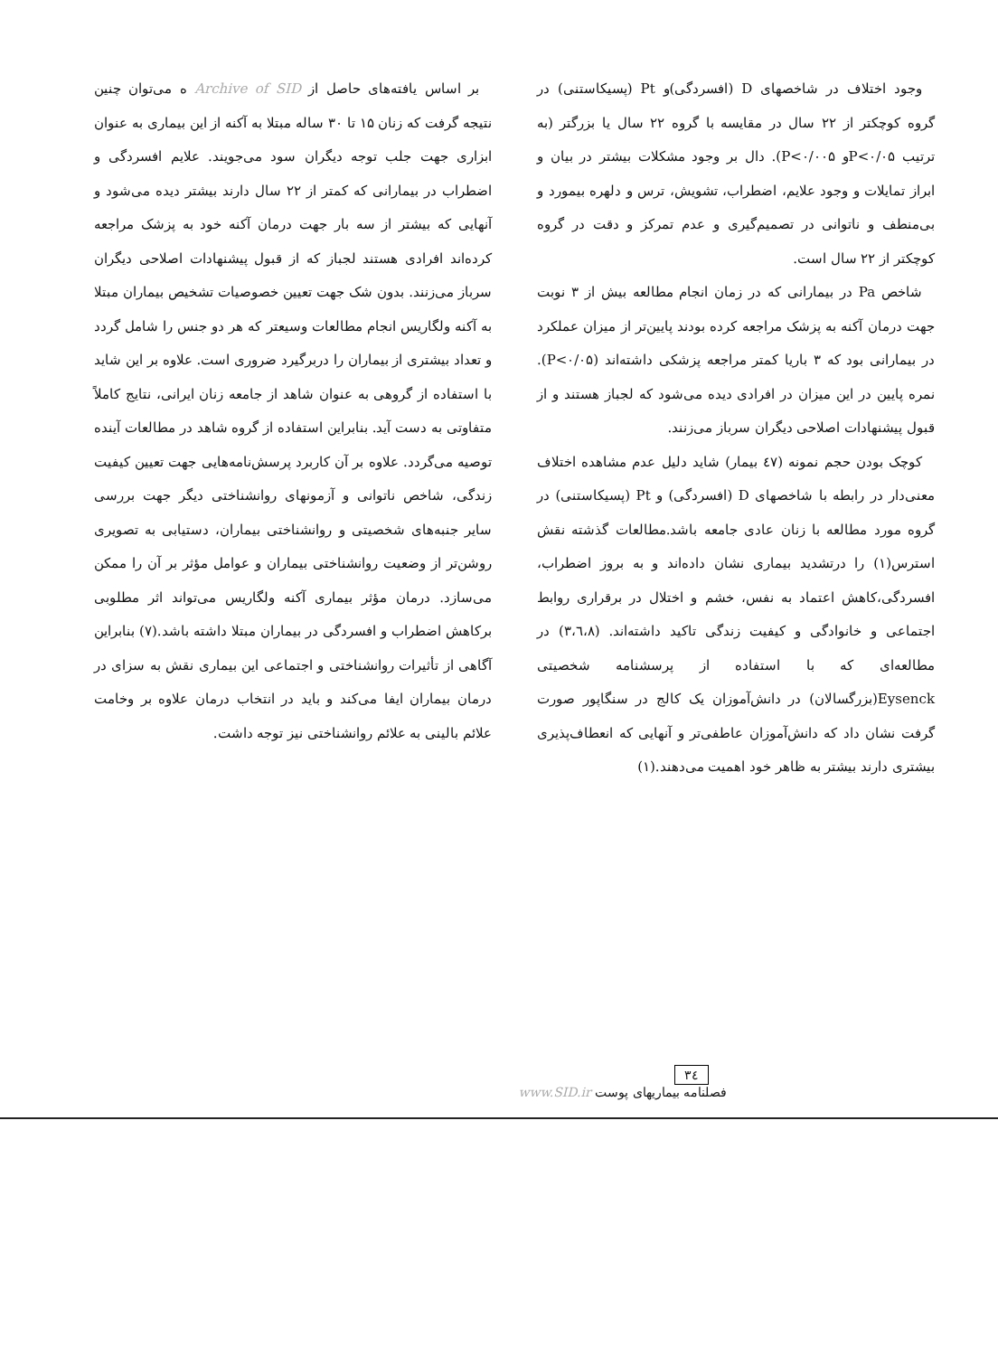وجود اختلاف در شاخصهای D (افسردگی)و Pt (پسیکاستنی) در گروه کوچکتر از ۲۲ سال در مقایسه با گروه ۲۲ سال یا بزرگتر (به ترتیب P<۰/۰۵و P<۰/۰۰۵). دال بر وجود مشکلات بیشتر در بیان و ابراز تمایلات و وجود علایم، اضطراب، تشویش، ترس و دلهره بیمورد و بی‌منطف و ناتوانی در تصمیم‌گیری و عدم تمرکز و دقت در گروه کوچکتر از ۲۲ سال است.
شاخص Pa در بیمارانی که در زمان انجام مطالعه بیش از ۳ نوبت جهت درمان آکنه به پزشک مراجعه کرده بودند پایین‌تر از میزان عملکرد در بیمارانی بود که ۳ باریا کمتر مراجعه پزشکی داشته‌اند (P<۰/۰۵). نمره پایین در این میزان در افرادی دیده می‌شود که لجباز هستند و از قبول پیشنهادات اصلاحی دیگران سرباز می‌زنند.
کوچک بودن حجم نمونه (٤۷ بیمار) شاید دلیل عدم مشاهده اختلاف معنی‌دار در رابطه با شاخصهای D (افسردگی) و Pt (پسیکاستنی) در گروه مورد مطالعه با زنان عادی جامعه باشد.مطالعات گذشته نقش استرس(۱) را درتشدید بیماری نشان داده‌اند و به بروز اضطراب، افسردگی،کاهش اعتماد به نفس، خشم و اختلال در برقراری روابط اجتماعی و خانوادگی و کیفیت زندگی تاکید داشته‌اند. (۳،٦،۸) در مطالعه‌ای که با استفاده از پرسشنامه شخصیتی Eysenck(بزرگسالان) در دانش‌آموزان یک کالج در سنگاپور صورت گرفت نشان داد که دانش‌آموزان عاطفی‌تر و آنهایی که انعطاف‌پذیری بیشتری دارند بیشتر به ظاهر خود اهمیت می‌دهند.(۱)
بر اساس یافته‌های حاصل از Archive of SID ه می‌توان چنین نتیجه گرفت که زنان ۱۵ تا ۳۰ ساله مبتلا به آکنه از این بیماری به عنوان ابزاری جهت جلب توجه دیگران سود می‌جویند. علایم افسردگی و اضطراب در بیمارانی که کمتر از ۲۲ سال دارند بیشتر دیده می‌شود و آنهایی که بیشتر از سه بار جهت درمان آکنه خود به پزشک مراجعه کرده‌اند افرادی هستند لجباز که از قبول پیشنهادات اصلاحی دیگران سرباز می‌زنند. بدون شک جهت تعیین خصوصیات تشخیص بیماران مبتلا به آکنه ولگاریس انجام مطالعات وسیعتر که هر دو جنس را شامل گردد و تعداد بیشتری از بیماران را دربرگیرد ضروری است. علاوه بر این شاید با استفاده از گروهی به عنوان شاهد از جامعه زنان ایرانی، نتایج کاملاً متفاوتی به دست آید. بنابراین استفاده از گروه شاهد در مطالعات آینده توصیه می‌گردد. علاوه بر آن کاربرد پرسش‌نامه‌هایی جهت تعیین کیفیت زندگی، شاخص ناتوانی و آزمونهای روانشناختی دیگر جهت بررسی سایر جنبه‌های شخصیتی و روانشناختی بیماران، دستیابی به تصویری روشن‌تر از وضعیت روانشناختی بیماران و عوامل مؤثر بر آن را ممکن می‌سازد. درمان مؤثر بیماری آکنه ولگاریس می‌تواند اثر مطلوبی برکاهش اضطراب و افسردگی در بیماران مبتلا داشته باشد.(۷) بنابراین آگاهی از تأثیرات روانشناختی و اجتماعی این بیماری نقش به سزای در درمان بیماران ایفا می‌کند و باید در انتخاب درمان علاوه بر وخامت علائم بالینی به علائم روانشناختی نیز توجه داشت.
۳٤
فصلنامه بیماریهای پوست www.SID.ir